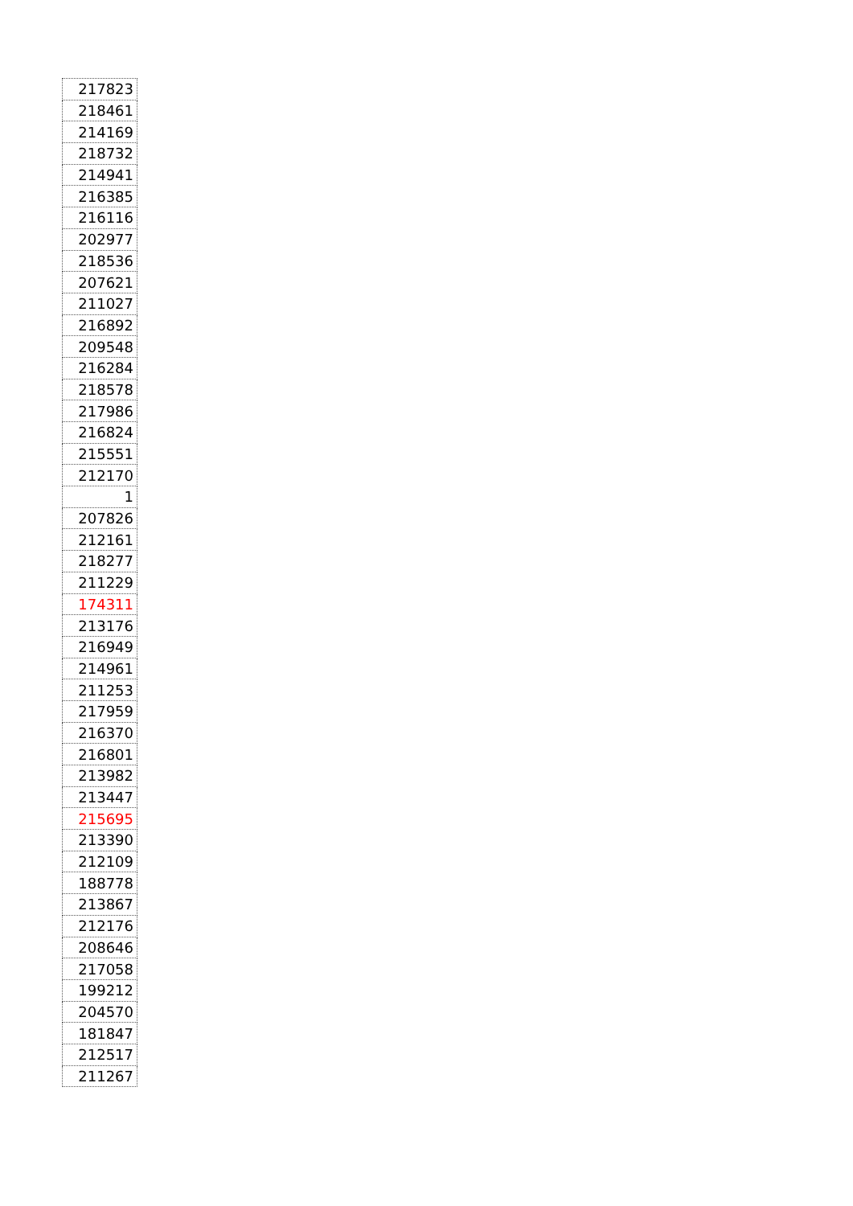| 217823 |
| 218461 |
| 214169 |
| 218732 |
| 214941 |
| 216385 |
| 216116 |
| 202977 |
| 218536 |
| 207621 |
| 211027 |
| 216892 |
| 209548 |
| 216284 |
| 218578 |
| 217986 |
| 216824 |
| 215551 |
| 212170 |
| 1 |
| 207826 |
| 212161 |
| 218277 |
| 211229 |
| 174311 |
| 213176 |
| 216949 |
| 214961 |
| 211253 |
| 217959 |
| 216370 |
| 216801 |
| 213982 |
| 213447 |
| 215695 |
| 213390 |
| 212109 |
| 188778 |
| 213867 |
| 212176 |
| 208646 |
| 217058 |
| 199212 |
| 204570 |
| 181847 |
| 212517 |
| 211267 |